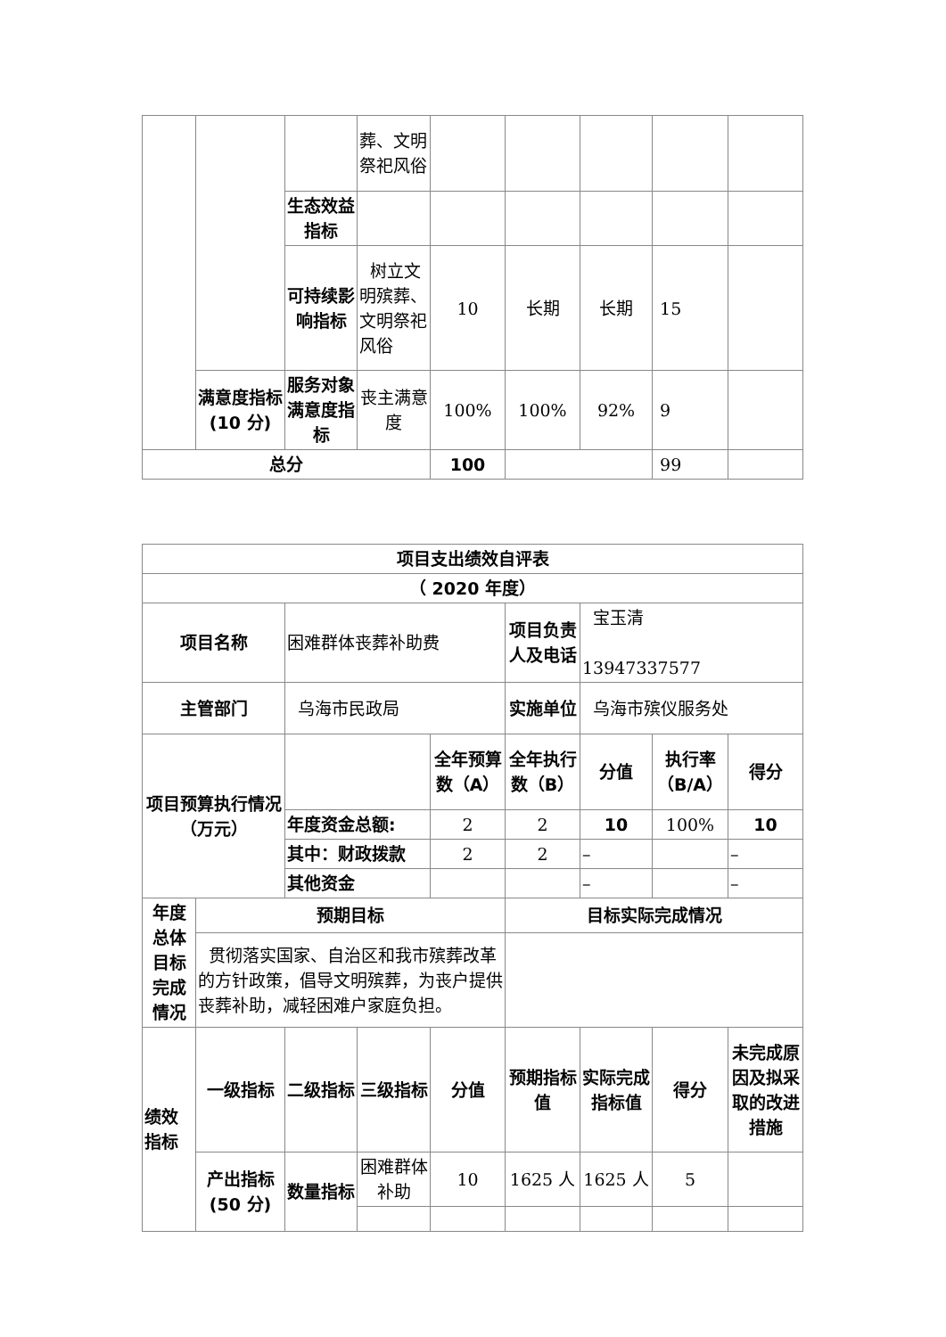| | | | 葬、文明祭祀风俗 | | | | | |
| | | 生态效益指标 | | | | | | |
| | | 可持续影响指标 | 树立文明殡葬、文明祭祀风俗 | 10 | 长期 | 长期 | 15 | |
| | 满意度指标(10 分) | 服务对象满意度指标 | 丧主满意度 | 100% | 100% | 92% | 9 | |
| 总分 | | | | 100 | | | 99 | |
| 项目支出绩效自评表 | | | | | | | | |
| （ 2020 年度） | | | | | | | | |
| 项目名称 | | 困难群体丧葬补助费 | | | 项目负责人及电话 | 宝玉清 13947337577 | | |
| 主管部门 | | 乌海市民政局 | | | 实施单位 | 乌海市殡仪服务处 | | |
| 项目预算执行情况 （万元） | | | | 全年预算数（A） | 全年执行数（B） | 分值 | 执行率（B/A） | 得分 |
| | | 年度资金总额: | | 2 | 2 | 10 | 100% | 10 |
| | | 其中：财政拨款 | | 2 | 2 | – | | – |
| | | 其他资金 | | | | – | | – |
| 年度总体目标完成情况 | 预期目标 | | | | 目标实际完成情况 | | | |
| | 贯彻落实国家、自治区和我市殡葬改革的方针政策，倡导文明殡葬，为丧户提供丧葬补助，减轻困难户家庭负担。 | | | | | | | |
| 绩效指标 | 一级指标 | 二级指标 | 三级指标 | 分值 | 预期指标值 | 实际完成指标值 | 得分 | 未完成原因及拟采取的改进措施 |
| | 产出指标(50 分) | 数量指标 | 困难群体补助 | 10 | 1625 人 | 1625 人 | 5 | |